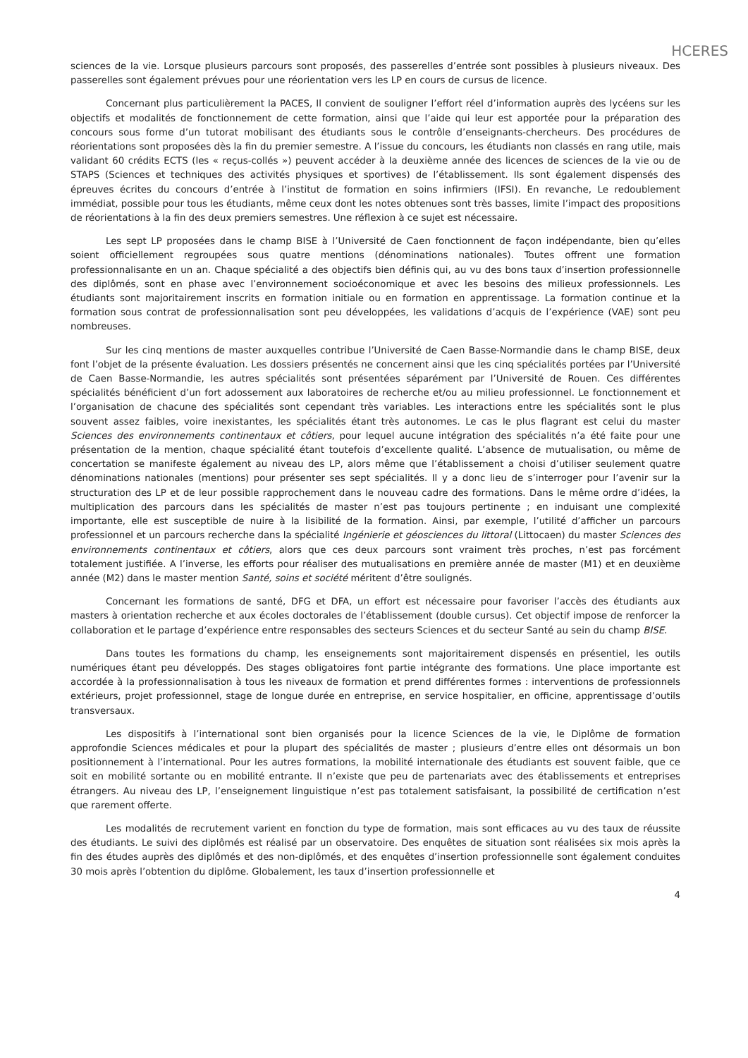HCERES
sciences de la vie. Lorsque plusieurs parcours sont proposés, des passerelles d’entrée sont possibles à plusieurs niveaux. Des passerelles sont également prévues pour une réorientation vers les LP en cours de cursus de licence.
Concernant plus particulièrement la PACES, Il convient de souligner l’effort réel d’information auprès des lycéens sur les objectifs et modalités de fonctionnement de cette formation, ainsi que l’aide qui leur est apportée pour la préparation des concours sous forme d’un tutorat mobilisant des étudiants sous le contrôle d’enseignants-chercheurs. Des procédures de réorientations sont proposées dès la fin du premier semestre. A l’issue du concours, les étudiants non classés en rang utile, mais validant 60 crédits ECTS (les « reçus-collés ») peuvent accéder à la deuxième année des licences de sciences de la vie ou de STAPS (Sciences et techniques des activités physiques et sportives) de l’établissement. Ils sont également dispensés des épreuves écrites du concours d’entrée à l’institut de formation en soins infirmiers (IFSI). En revanche, Le redoublement immédiat, possible pour tous les étudiants, même ceux dont les notes obtenues sont très basses, limite l’impact des propositions de réorientations à la fin des deux premiers semestres. Une réflexion à ce sujet est nécessaire.
Les sept LP proposées dans le champ BISE à l’Université de Caen fonctionnent de façon indépendante, bien qu’elles soient officiellement regroupées sous quatre mentions (dénominations nationales). Toutes offrent une formation professionnalisante en un an. Chaque spécialité a des objectifs bien définis qui, au vu des bons taux d’insertion professionnelle des diplômés, sont en phase avec l’environnement socioéconomique et avec les besoins des milieux professionnels. Les étudiants sont majoritairement inscrits en formation initiale ou en formation en apprentissage. La formation continue et la formation sous contrat de professionnalisation sont peu développées, les validations d’acquis de l’expérience (VAE) sont peu nombreuses.
Sur les cinq mentions de master auxquelles contribue l’Université de Caen Basse-Normandie dans le champ BISE, deux font l’objet de la présente évaluation. Les dossiers présentés ne concernent ainsi que les cinq spécialités portées par l’Université de Caen Basse-Normandie, les autres spécialités sont présentées séparément par l’Université de Rouen. Ces différentes spécialités bénéficient d’un fort adossement aux laboratoires de recherche et/ou au milieu professionnel. Le fonctionnement et l’organisation de chacune des spécialités sont cependant très variables. Les interactions entre les spécialités sont le plus souvent assez faibles, voire inexistantes, les spécialités étant très autonomes. Le cas le plus flagrant est celui du master Sciences des environnements continentaux et côtiers, pour lequel aucune intégration des spécialités n’a été faite pour une présentation de la mention, chaque spécialité étant toutefois d’excellente qualité. L’absence de mutualisation, ou même de concertation se manifeste également au niveau des LP, alors même que l’établissement a choisi d’utiliser seulement quatre dénominations nationales (mentions) pour présenter ses sept spécialités. Il y a donc lieu de s’interroger pour l’avenir sur la structuration des LP et de leur possible rapprochement dans le nouveau cadre des formations. Dans le même ordre d’idées, la multiplication des parcours dans les spécialités de master n’est pas toujours pertinente ; en induisant une complexité importante, elle est susceptible de nuire à la lisibilité de la formation. Ainsi, par exemple, l’utilité d’afficher un parcours professionnel et un parcours recherche dans la spécialité Ingénierie et géosciences du littoral (Littocaen) du master Sciences des environnements continentaux et côtiers, alors que ces deux parcours sont vraiment très proches, n’est pas forcément totalement justifiée. A l’inverse, les efforts pour réaliser des mutualisations en première année de master (M1) et en deuxième année (M2) dans le master mention Santé, soins et société méritent d’être soulignés.
Concernant les formations de santé, DFG et DFA, un effort est nécessaire pour favoriser l’accès des étudiants aux masters à orientation recherche et aux écoles doctorales de l’établissement (double cursus). Cet objectif impose de renforcer la collaboration et le partage d’expérience entre responsables des secteurs Sciences et du secteur Santé au sein du champ BISE.
Dans toutes les formations du champ, les enseignements sont majoritairement dispensés en présentiel, les outils numériques étant peu développés. Des stages obligatoires font partie intégrante des formations. Une place importante est accordée à la professionnalisation à tous les niveaux de formation et prend différentes formes : interventions de professionnels extérieurs, projet professionnel, stage de longue durée en entreprise, en service hospitalier, en officine, apprentissage d’outils transversaux.
Les dispositifs à l’international sont bien organisés pour la licence Sciences de la vie, le Diplôme de formation approfondie Sciences médicales et pour la plupart des spécialités de master ; plusieurs d’entre elles ont désormais un bon positionnement à l’international. Pour les autres formations, la mobilité internationale des étudiants est souvent faible, que ce soit en mobilité sortante ou en mobilité entrante. Il n’existe que peu de partenariats avec des établissements et entreprises étrangers. Au niveau des LP, l’enseignement linguistique n’est pas totalement satisfaisant, la possibilité de certification n’est que rarement offerte.
Les modalités de recrutement varient en fonction du type de formation, mais sont efficaces au vu des taux de réussite des étudiants. Le suivi des diplômés est réalisé par un observatoire. Des enquêtes de situation sont réalisées six mois après la fin des études auprès des diplômés et des non-diplômés, et des enquêtes d’insertion professionnelle sont également conduites 30 mois après l’obtention du diplôme. Globalement, les taux d’insertion professionnelle et
4